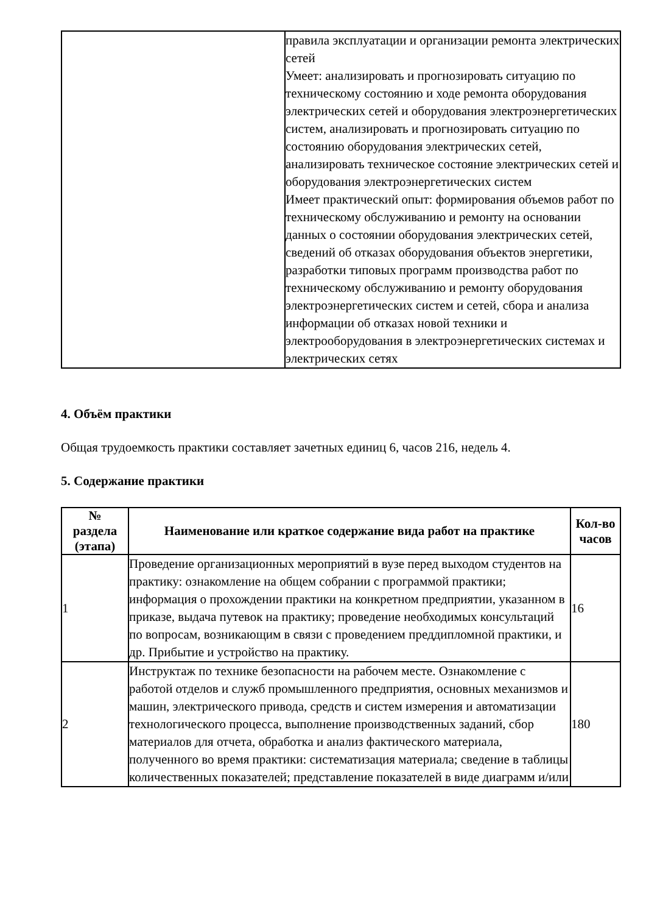| | правила эксплуатации и организации ремонта электрических сетей Умеет: анализировать и прогнозировать ситуацию по техническому состоянию и ходе ремонта оборудования электрических сетей и оборудования электроэнергетических систем, анализировать и прогнозировать ситуацию по состоянию оборудования электрических сетей, анализировать техническое состояние электрических сетей и оборудования электроэнергетических систем Имеет практический опыт: формирования объемов работ по техническому обслуживанию и ремонту на основании данных о состоянии оборудования электрических сетей, сведений об отказах оборудования объектов энергетики, разработки типовых программ производства работ по техническому обслуживанию и ремонту оборудования электроэнергетических систем и сетей, сбора и анализа информации об отказах новой техники и электрооборудования в электроэнергетических системах и электрических сетях |
4. Объём практики
Общая трудоемкость практики составляет зачетных единиц 6, часов 216, недель 4.
5. Содержание практики
| № раздела (этапа) | Наименование или краткое содержание вида работ на практике | Кол-во часов |
| --- | --- | --- |
| 1 | Проведение организационных мероприятий в вузе перед выходом студентов на практику: ознакомление на общем собрании с программой практики; информация о прохождении практики на конкретном предприятии, указанном в приказе, выдача путевок на практику; проведение необходимых консультаций по вопросам, возникающим в связи с проведением преддипломной практики, и др. Прибытие и устройство на практику. | 16 |
| 2 | Инструктаж по технике безопасности на рабочем месте. Ознакомление с работой отделов и служб промышленного предприятия, основных механизмов и машин, электрического привода, средств и систем измерения и автоматизации технологического процесса, выполнение производственных заданий, сбор материалов для отчета, обработка и анализ фактического материала, полученного во время практики: систематизация материала; сведение в таблицы количественных показателей; представление показателей в виде диаграмм и/или | 180 |